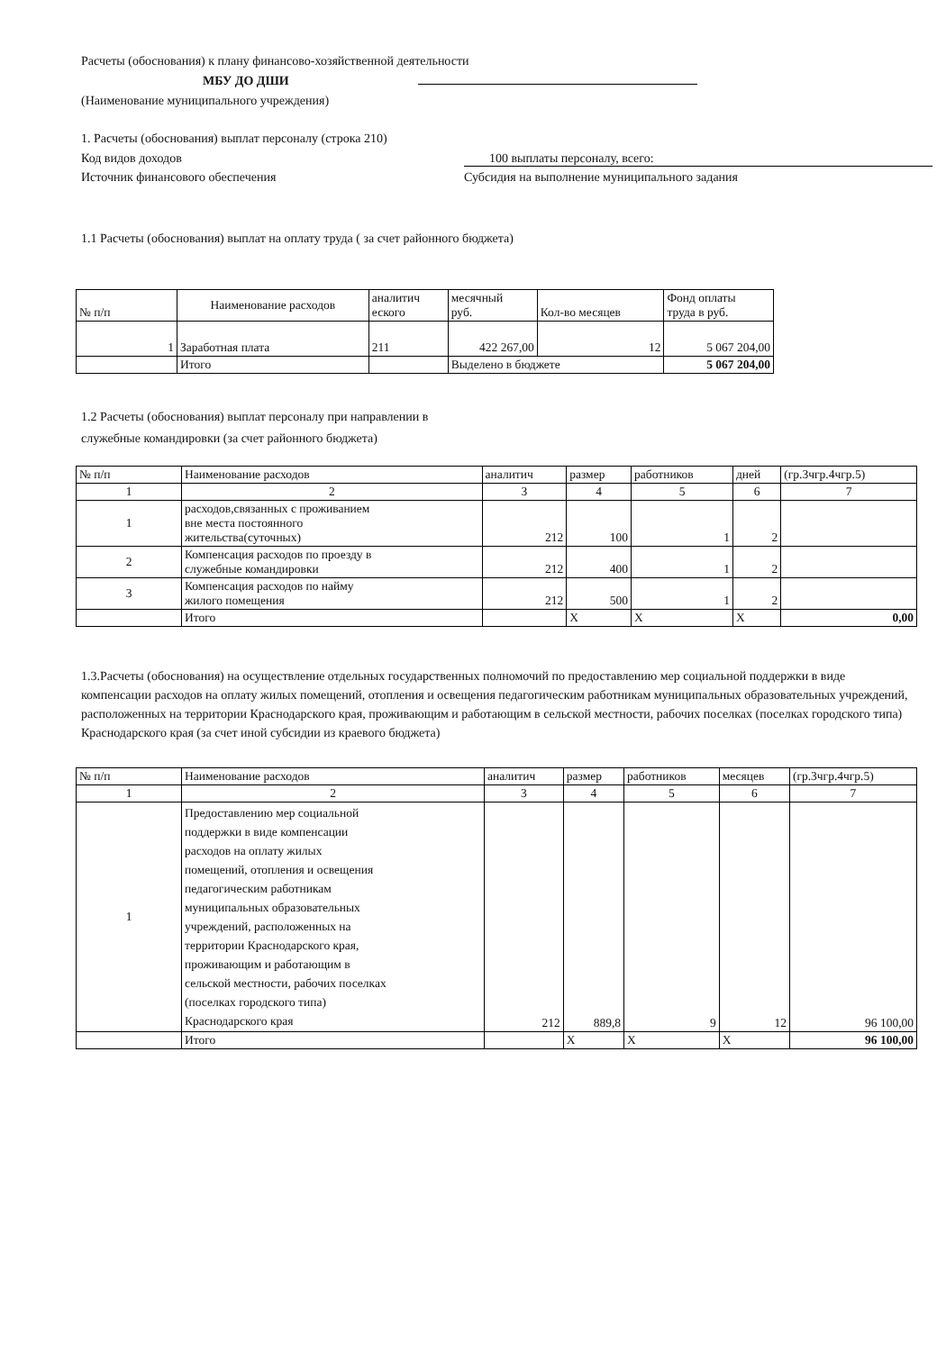Расчеты (обоснования) к плану финансово-хозяйственной деятельности
МБУ ДО ДШИ
(Наименование муниципального учреждения)
1. Расчеты (обоснования) выплат персоналу (строка 210)
Код видов доходов 100 выплаты персоналу, всего:
Источник финансового обеспечения Субсидия на выполнение муниципального задания
1.1 Расчеты (обоснования) выплат на оплату труда ( за счет районного бюджета)
| № п/п | Наименование расходов | аналитич еского | месячный руб. | Кол-во месяцев | Фонд оплаты труда в руб. |
| 1 | Заработная плата | 211 | 422 267,00 | 12 | 5 067 204,00 |
| | Итого | | Выделено в бюджете | | 5 067 204,00 |
1.2 Расчеты (обоснования) выплат персоналу при направлении в
служебные командировки (за счет районного бюджета)
| № п/п | Наименование расходов | аналитич | размер | работников | дней | (гр.3чгр.4чгр.5) |
| 1 | 2 | 3 | 4 | 5 | 6 | 7 |
| 1 | расходов,связанных с проживанием вне места постоянного жительства(суточных) | 212 | 100 | 1 | 2 | |
| 2 | Компенсация расходов по проезду в служебные командировки | 212 | 400 | 1 | 2 | |
| 3 | Компенсация расходов по найму жилого помещения | 212 | 500 | 1 | 2 | |
| | Итого | | X | X | X | 0,00 |
1.3.Расчеты (обоснования) на осуществление отдельных государственных полномочий по предоставлению мер социальной поддержки в виде компенсации расходов на оплату жилых помещений, отопления и освещения педагогическим работникам муниципальных образовательных учреждений, расположенных на территории Краснодарского края, проживающим и работающим в сельской местности, рабочих поселках (поселках городского типа) Краснодарского края (за счет иной субсидии из краевого бюджета)
| № п/п | Наименование расходов | аналитич | размер | работников | месяцев | (гр.3чгр.4чгр.5) |
| 1 | 2 | 3 | 4 | 5 | 6 | 7 |
| 1 | Предоставлению мер социальной поддержки в виде компенсации расходов на оплату жилых помещений, отопления и освещения педагогическим работникам муниципальных образовательных учреждений, расположенных на территории Краснодарского края, проживающим и работающим в сельской местности, рабочих поселках (поселках городского типа) Краснодарского края | 212 | 889,8 | 9 | 12 | 96 100,00 |
| | Итого | | X | X | X | 96 100,00 |